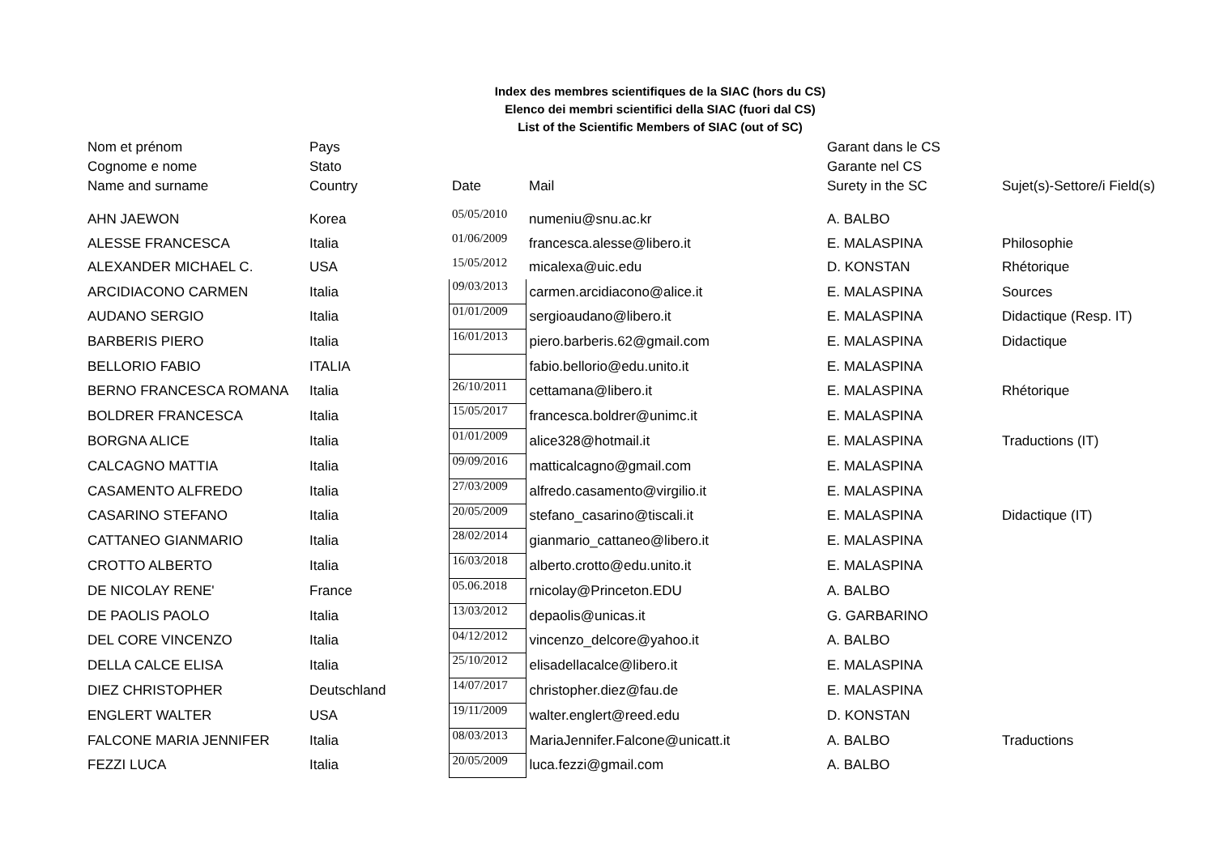Index des membres scientifiques de la SIAC (hors du CS)
Elenco dei membri scientifici della SIAC (fuori dal CS)
List of the Scientific Members of SIAC (out of SC)
| Nom et prénom | Pays | | | Garant dans le CS | |
| --- | --- | --- | --- | --- | --- |
| Cognome e nome | Stato | | | Garante nel CS | |
| Name and surname | Country | Date | Mail | Surety in the SC | Sujet(s)-Settore/i Field(s) |
| AHN JAEWON | Korea | 05/05/2010 | numeniu@snu.ac.kr | A. BALBO | |
| ALESSE FRANCESCA | Italia | 01/06/2009 | francesca.alesse@libero.it | E. MALASPINA | Philosophie |
| ALEXANDER MICHAEL C. | USA | 15/05/2012 | micalexa@uic.edu | D. KONSTAN | Rhétorique |
| ARCIDIACONO CARMEN | Italia | 09/03/2013 | carmen.arcidiacono@alice.it | E. MALASPINA | Sources |
| AUDANO SERGIO | Italia | 01/01/2009 | sergioaudano@libero.it | E. MALASPINA | Didactique (Resp. IT) |
| BARBERIS PIERO | Italia | 16/01/2013 | piero.barberis.62@gmail.com | E. MALASPINA | Didactique |
| BELLORIO FABIO | ITALIA | | fabio.bellorio@edu.unito.it | E. MALASPINA | |
| BERNO FRANCESCA ROMANA | Italia | 26/10/2011 | cettamana@libero.it | E. MALASPINA | Rhétorique |
| BOLDRER FRANCESCA | Italia | 15/05/2017 | francesca.boldrer@unimc.it | E. MALASPINA | |
| BORGNA ALICE | Italia | 01/01/2009 | alice328@hotmail.it | E. MALASPINA | Traductions (IT) |
| CALCAGNO MATTIA | Italia | 09/09/2016 | matticalcagno@gmail.com | E. MALASPINA | |
| CASAMENTO ALFREDO | Italia | 27/03/2009 | alfredo.casamento@virgilio.it | E. MALASPINA | |
| CASARINO STEFANO | Italia | 20/05/2009 | stefano_casarino@tiscali.it | E. MALASPINA | Didactique (IT) |
| CATTANEO GIANMARIO | Italia | 28/02/2014 | gianmario_cattaneo@libero.it | E. MALASPINA | |
| CROTTO ALBERTO | Italia | 16/03/2018 | alberto.crotto@edu.unito.it | E. MALASPINA | |
| DE NICOLAY RENE' | France | 05.06.2018 | rnicolay@Princeton.EDU | A. BALBO | |
| DE PAOLIS PAOLO | Italia | 13/03/2012 | depaolis@unicas.it | G. GARBARINO | |
| DEL CORE VINCENZO | Italia | 04/12/2012 | vincenzo_delcore@yahoo.it | A. BALBO | |
| DELLA CALCE ELISA | Italia | 25/10/2012 | elisadellacalce@libero.it | E. MALASPINA | |
| DIEZ CHRISTOPHER | Deutschland | 14/07/2017 | christopher.diez@fau.de | E. MALASPINA | |
| ENGLERT WALTER | USA | 19/11/2009 | walter.englert@reed.edu | D. KONSTAN | |
| FALCONE MARIA JENNIFER | Italia | 08/03/2013 | MariaJennifer.Falcone@unicatt.it | A. BALBO | Traductions |
| FEZZI LUCA | Italia | 20/05/2009 | luca.fezzi@gmail.com | A. BALBO | |